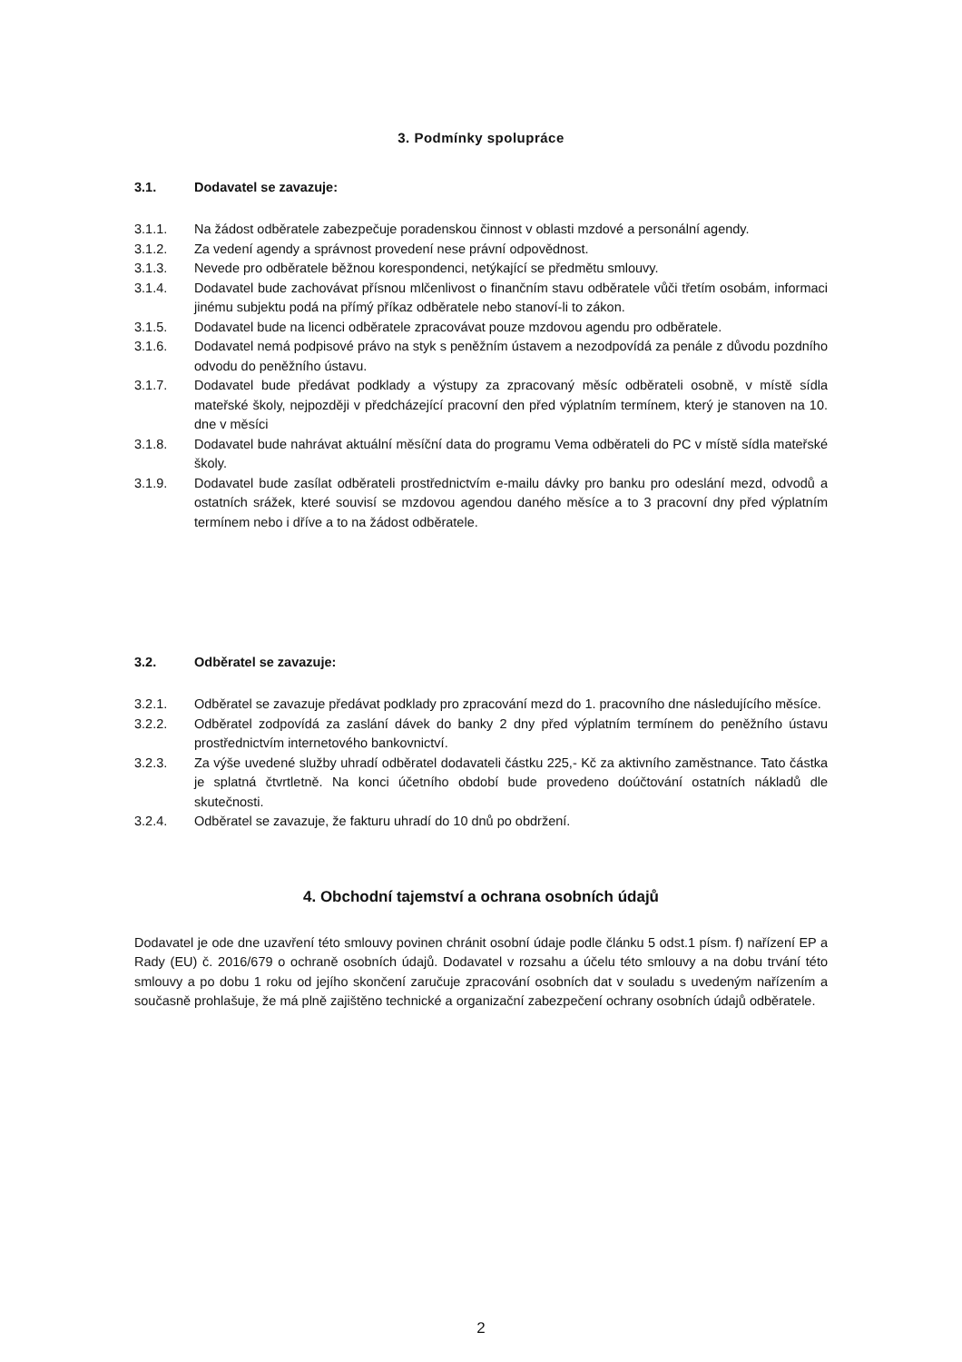3. Podmínky spolupráce
3.1. Dodavatel se zavazuje:
3.1.1. Na žádost odběratele zabezpečuje poradenskou činnost v oblasti mzdové a personální agendy.
3.1.2. Za vedení agendy a správnost provedení nese právní odpovědnost.
3.1.3. Nevede pro odběratele běžnou korespondenci, netýkající se předmětu smlouvy.
3.1.4. Dodavatel bude zachovávat přísnou mlčenlivost o finančním stavu odběratele vůči třetím osobám, informaci jinému subjektu podá na přímý příkaz odběratele nebo stanoví-li to zákon.
3.1.5. Dodavatel bude na licenci odběratele zpracovávat pouze mzdovou agendu pro odběratele.
3.1.6. Dodavatel nemá podpisové právo na styk s peněžním ústavem a nezodpovídá za penále z důvodu pozdního odvodu do peněžního ústavu.
3.1.7. Dodavatel bude předávat podklady a výstupy za zpracovaný měsíc odběrateli osobně, v místě sídla mateřské školy, nejpozději v předcházející pracovní den před výplatním termínem, který je stanoven na 10. dne v měsíci
3.1.8. Dodavatel bude nahrávat aktuální měsíční data do programu Vema odběrateli do PC v místě sídla mateřské školy.
3.1.9. Dodavatel bude zasílat odběrateli prostřednictvím e-mailu dávky pro banku pro odeslání mezd, odvodů a ostatních srážek, které souvisí se mzdovou agendou daného měsíce a to 3 pracovní dny před výplatním termínem nebo i dříve a to na žádost odběratele.
3.2. Odběratel se zavazuje:
3.2.1. Odběratel se zavazuje předávat podklady pro zpracování mezd do 1. pracovního dne následujícího měsíce.
3.2.2. Odběratel zodpovídá za zaslání dávek do banky 2 dny před výplatním termínem do peněžního ústavu prostřednictvím internetového bankovnictví.
3.2.3. Za výše uvedené služby uhradí odběratel dodavateli částku 225,- Kč za aktivního zaměstnance. Tato částka je splatná čtvrtletně. Na konci účetního období bude provedeno doúčtování ostatních nákladů dle skutečnosti.
3.2.4. Odběratel se zavazuje, že fakturu uhradí do 10 dnů po obdržení.
4. Obchodní tajemství a ochrana osobních údajů
Dodavatel je ode dne uzavření této smlouvy povinen chránit osobní údaje podle článku 5 odst.1 písm. f) nařízení EP a Rady (EU) č. 2016/679 o ochraně osobních údajů. Dodavatel v rozsahu a účelu této smlouvy a na dobu trvání této smlouvy a po dobu 1 roku od jejího skončení zaručuje zpracování osobních dat v souladu s uvedeným nařízením a současně prohlašuje, že má plně zajištěno technické a organizační zabezpečení ochrany osobních údajů odběratele.
2